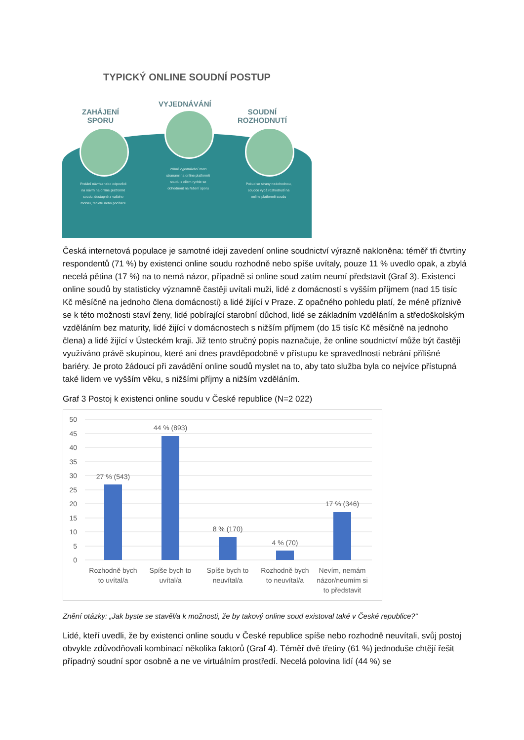TYPICKÝ ONLINE SOUDNÍ POSTUP
ZAHÁJENÍ
SPORU
VYJEDNÁVÁNÍ
SOUDNÍ
ROZHODNUTÍ
Podání návrhu nebo odpovědi na návrh na online platformě soudu, dostupné z vašeho mobilu, tabletu nebo počítače
Přímé vyjednávání mezi stranami na online platformě soudu s cílem rychle se dohodnout na řešení sporu
Pokud se strany nedohodnou, soudce vydá rozhodnutí na online platformě soudu
Česká internetová populace je samotné ideji zavedení online soudnictví výrazně nakloněna: téměř tři čtvrtiny respondentů (71 %) by existenci online soudu rozhodně nebo spíše uvítaly, pouze 11 % uvedlo opak, a zbylá necelá pětina (17 %) na to nemá názor, případně si online soud zatím neumí představit (Graf 3). Existenci online soudů by statisticky významně častěji uvítali muži, lidé z domácností s vyšším příjmem (nad 15 tisíc Kč měsíčně na jednoho člena domácnosti) a lidé žijící v Praze. Z opačného pohledu platí, že méně příznivě se k této možnosti staví ženy, lidé pobírající starobní důchod, lidé se základním vzděláním a středoškolským vzděláním bez maturity, lidé žijící v domácnostech s nižším příjmem (do 15 tisíc Kč měsíčně na jednoho člena) a lidé žijící v Ústeckém kraji. Již tento stručný popis naznačuje, že online soudnictví může být častěji využíváno právě skupinou, které ani dnes pravděpodobně v přístupu ke spravedlnosti nebrání přílišné bariéry. Je proto žádoucí při zavádění online soudů myslet na to, aby tato služba byla co nejvíce přístupná také lidem ve vyšším věku, s nižšími příjmy a nižším vzděláním.
Graf 3 Postoj k existenci online soudu v České republice (N=2 022)
50
45
40
35
30
25
20
15
10
5
0
27 % (543)
44 % (893)
8 % (170)
4 % (70)
17 % (346)
Rozhodně bych
to uvítal/a
Spíše bych to
uvítal/a
Spíše bych to
neuvítal/a
Rozhodně bych
to neuvítal/a
Nevím, nemám
názor/neumím si
to představit
Znění otázky: „Jak byste se stavěl/a k možnosti, že by takový online soud existoval také v České republice?“
Lidé, kteří uvedli, že by existenci online soudu v České republice spíše nebo rozhodně neuvítali, svůj postoj obvykle zdůvodňovali kombinací několika faktorů (Graf 4). Téměř dvě třetiny (61 %) jednoduše chtějí řešit případný soudní spor osobně a ne ve virtuálním prostředí. Necelá polovina lidí (44 %) se